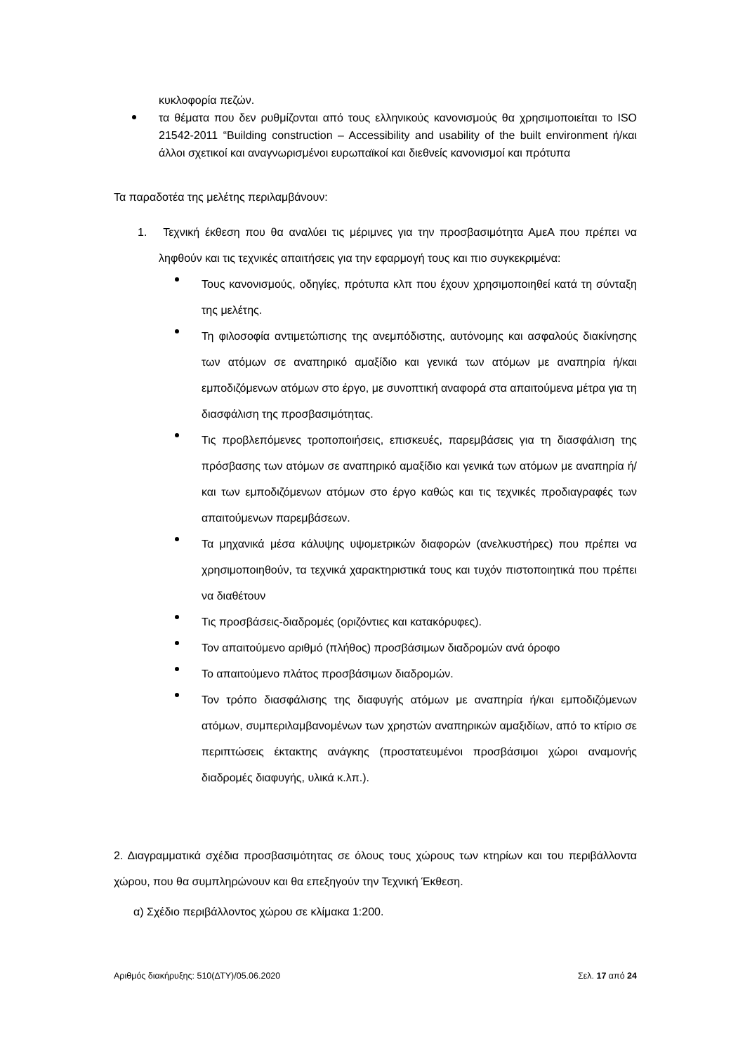κυκλοφορία πεζών.
τα θέματα που δεν ρυθμίζονται από τους ελληνικούς κανονισμούς θα χρησιμοποιείται το ISO 21542-2011 “Building construction – Accessibility and usability of the built environment ή/και άλλοι σχετικοί και αναγνωρισμένοι ευρωπαϊκοί και διεθνείς κανονισμοί και πρότυπα
Τα παραδοτέα της μελέτης περιλαμβάνουν:
1. Τεχνική έκθεση που θα αναλύει τις μέριμνες για την προσβασιμότητα ΑμεΑ που πρέπει να ληφθούν και τις τεχνικές απαιτήσεις για την εφαρμογή τους και πιο συγκεκριμένα:
Τους κανονισμούς, οδηγίες, πρότυπα κλπ που έχουν χρησιμοποιηθεί κατά τη σύνταξη της μελέτης.
Τη φιλοσοφία αντιμετώπισης της ανεμπόδιστης, αυτόνομης και ασφαλούς διακίνησης των ατόμων σε αναπηρικό αμαξίδιο και γενικά των ατόμων με αναπηρία ή/και εμποδιζόμενων ατόμων στο έργο, με συνοπτική αναφορά στα απαιτούμενα μέτρα για τη διασφάλιση της προσβασιμότητας.
Τις προβλεπόμενες τροποποιήσεις, επισκευές, παρεμβάσεις για τη διασφάλιση της πρόσβασης των ατόμων σε αναπηρικό αμαξίδιο και γενικά των ατόμων με αναπηρία ή/και των εμποδιζόμενων ατόμων στο έργο καθώς και τις τεχνικές προδιαγραφές των απαιτούμενων παρεμβάσεων.
Τα μηχανικά μέσα κάλυψης υψομετρικών διαφορών (ανελκυστήρες) που πρέπει να χρησιμοποιηθούν, τα τεχνικά χαρακτηριστικά τους και τυχόν πιστοποιητικά που πρέπει να διαθέτουν
Τις προσβάσεις-διαδρομές (οριζόντιες και κατακόρυφες).
Τον απαιτούμενο αριθμό (πλήθος) προσβάσιμων διαδρομών ανά όροφο
Το απαιτούμενο πλάτος προσβάσιμων διαδρομών.
Τον τρόπο διασφάλισης της διαφυγής ατόμων με αναπηρία ή/και εμποδιζόμενων ατόμων, συμπεριλαμβανομένων των χρηστών αναπηρικών αμαξιδίων, από το κτίριο σε περιπτώσεις έκτακτης ανάγκης (προστατευμένοι προσβάσιμοι χώροι αναμονής διαδρομές διαφυγής, υλικά κ.λπ.).
2. Διαγραμματικά σχέδια προσβασιμότητας σε όλους τους χώρους των κτηρίων και του περιβάλλοντα χώρου, που θα συμπληρώνουν και θα επεξηγούν την Τεχνική Έκθεση.
α) Σχέδιο περιβάλλοντος χώρου σε κλίμακα 1:200.
Αριθμός διακήρυξης: 510(ΔΤΥ)/05.06.2020 Σελ. 17 από 24